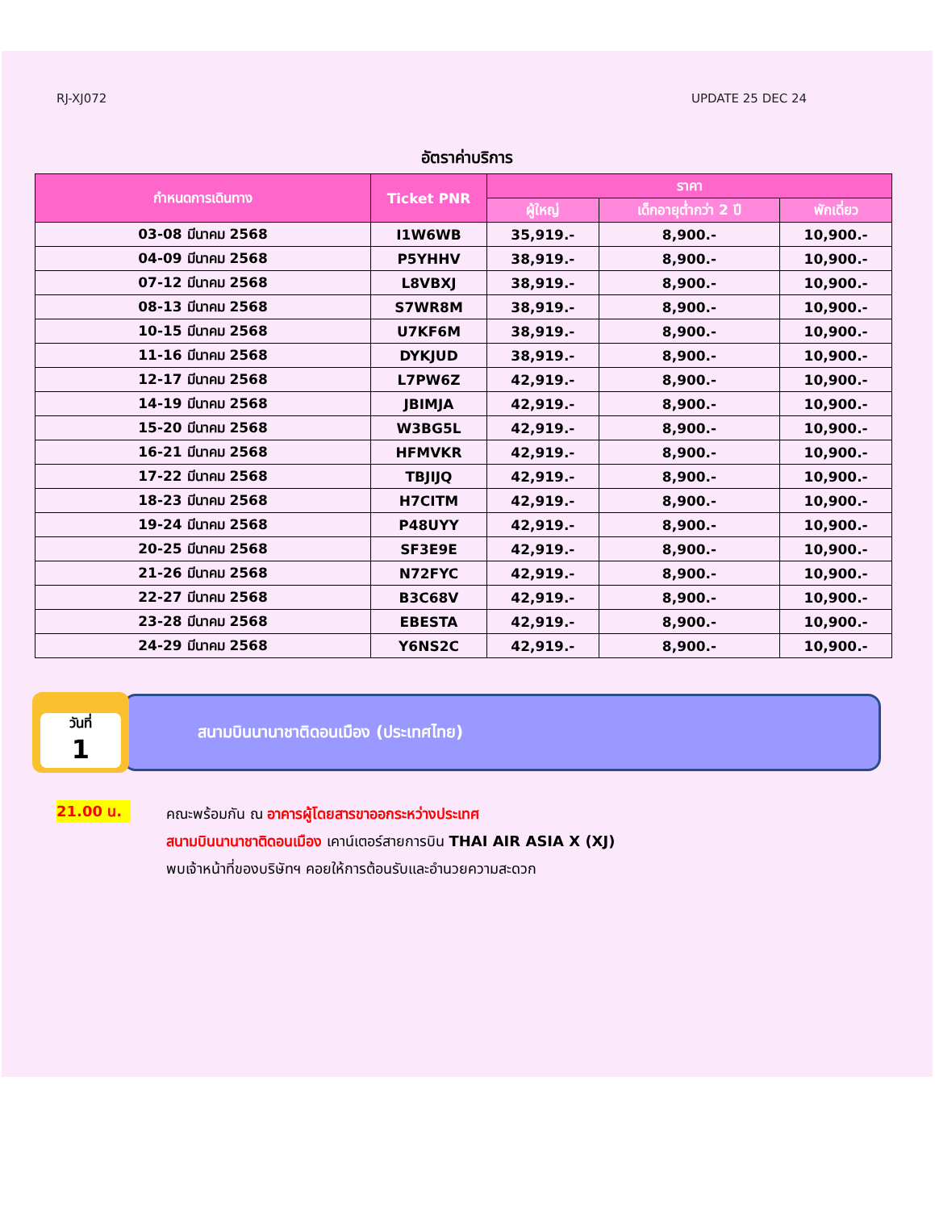RJ-XJ072 UPDATE 25 DEC 24
อัตราค่าบริการ
| กำหนดการเดินทาง | Ticket PNR | ราคา | | |
| --- | --- | --- | --- | --- |
| | | ผู้ใหญ่ | เด็กอายุต่ำกว่า 2 ปี | พักเดี่ยว |
| 03-08 มีนาคม 2568 | I1W6WB | 35,919.- | 8,900.- | 10,900.- |
| 04-09 มีนาคม 2568 | P5YHHV | 38,919.- | 8,900.- | 10,900.- |
| 07-12 มีนาคม 2568 | L8VBXJ | 38,919.- | 8,900.- | 10,900.- |
| 08-13 มีนาคม 2568 | S7WR8M | 38,919.- | 8,900.- | 10,900.- |
| 10-15 มีนาคม 2568 | U7KF6M | 38,919.- | 8,900.- | 10,900.- |
| 11-16 มีนาคม 2568 | DYKJUD | 38,919.- | 8,900.- | 10,900.- |
| 12-17 มีนาคม 2568 | L7PW6Z | 42,919.- | 8,900.- | 10,900.- |
| 14-19 มีนาคม 2568 | JBIMJA | 42,919.- | 8,900.- | 10,900.- |
| 15-20 มีนาคม 2568 | W3BG5L | 42,919.- | 8,900.- | 10,900.- |
| 16-21 มีนาคม 2568 | HFMVKR | 42,919.- | 8,900.- | 10,900.- |
| 17-22 มีนาคม 2568 | TBJIJQ | 42,919.- | 8,900.- | 10,900.- |
| 18-23 มีนาคม 2568 | H7CITM | 42,919.- | 8,900.- | 10,900.- |
| 19-24 มีนาคม 2568 | P48UYY | 42,919.- | 8,900.- | 10,900.- |
| 20-25 มีนาคม 2568 | SF3E9E | 42,919.- | 8,900.- | 10,900.- |
| 21-26 มีนาคม 2568 | N72FYC | 42,919.- | 8,900.- | 10,900.- |
| 22-27 มีนาคม 2568 | B3C68V | 42,919.- | 8,900.- | 10,900.- |
| 23-28 มีนาคม 2568 | EBESTA | 42,919.- | 8,900.- | 10,900.- |
| 24-29 มีนาคม 2568 | Y6NS2C | 42,919.- | 8,900.- | 10,900.- |
วันที่
1
สนามบินนานาชาติดอนเมือง (ประเทศไทย)
21.00 น.
คณะพร้อมกัน ณ อาคารผู้โดยสารขาออกระหว่างประเทศ
สนามบินนานาชาติดอนเมือง เคาน์เตอร์สายการบิน THAI AIR ASIA X (XJ)
พบเจ้าหน้าที่ของบริษัทฯ คอยให้การต้อนรับและอำนวยความสะดวก